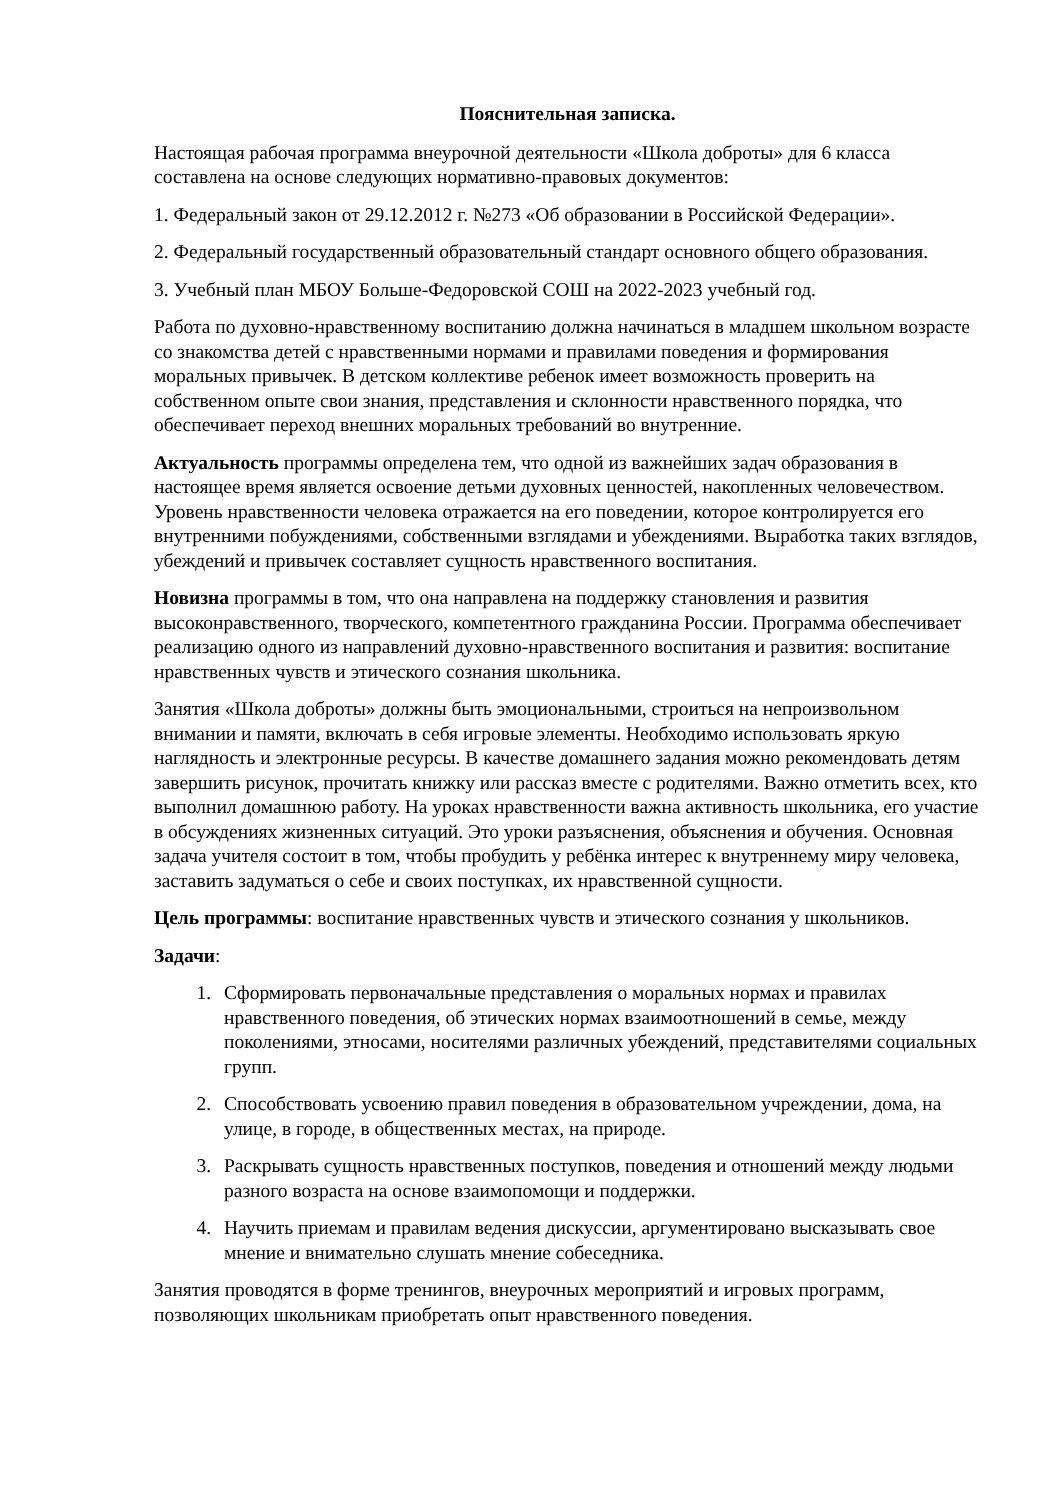Пояснительная записка.
Настоящая рабочая программа внеурочной деятельности «Школа доброты» для 6 класса составлена на основе следующих нормативно-правовых документов:
1. Федеральный закон от 29.12.2012 г. №273 «Об образовании в Российской Федерации».
2. Федеральный государственный образовательный стандарт основного общего образования.
3. Учебный план МБОУ Больше-Федоровской СОШ на 2022-2023 учебный год.
Работа по духовно-нравственному воспитанию должна начинаться в младшем школьном возрасте со знакомства детей с нравственными нормами и правилами поведения и формирования моральных привычек. В детском коллективе ребенок имеет возможность проверить на собственном опыте свои знания, представления и склонности нравственного порядка, что обеспечивает переход внешних моральных требований во внутренние.
Актуальность программы определена тем, что одной из важнейших задач образования в настоящее время является освоение детьми духовных ценностей, накопленных человечеством. Уровень нравственности человека отражается на его поведении, которое контролируется его внутренними побуждениями, собственными взглядами и убеждениями. Выработка таких взглядов, убеждений и привычек составляет сущность нравственного воспитания.
Новизна программы в том, что она направлена на поддержку становления и развития высоконравственного, творческого, компетентного гражданина России. Программа обеспечивает реализацию одного из направлений духовно-нравственного воспитания и развития: воспитание нравственных чувств и этического сознания школьника.
Занятия «Школа доброты» должны быть эмоциональными, строиться на непроизвольном внимании и памяти, включать в себя игровые элементы. Необходимо использовать яркую наглядность и электронные ресурсы. В качестве домашнего задания можно рекомендовать детям завершить рисунок, прочитать книжку или рассказ вместе с родителями. Важно отметить всех, кто выполнил домашнюю работу. На уроках нравственности важна активность школьника, его участие в обсуждениях жизненных ситуаций. Это уроки разъяснения, объяснения и обучения. Основная задача учителя состоит в том, чтобы пробудить у ребёнка интерес к внутреннему миру человека, заставить задуматься о себе и своих поступках, их нравственной сущности.
Цель программы: воспитание нравственных чувств и этического сознания у школьников.
Задачи:
1. Сформировать первоначальные представления о моральных нормах и правилах нравственного поведения, об этических нормах взаимоотношений в семье, между поколениями, этносами, носителями различных убеждений, представителями социальных групп.
2. Способствовать усвоению правил поведения в образовательном учреждении, дома, на улице, в городе, в общественных местах, на природе.
3. Раскрывать сущность нравственных поступков, поведения и отношений между людьми разного возраста на основе взаимопомощи и поддержки.
4. Научить приемам и правилам ведения дискуссии, аргументировано высказывать свое мнение и внимательно слушать мнение собеседника.
Занятия проводятся в форме тренингов, внеурочных мероприятий и игровых программ, позволяющих школьникам приобретать опыт нравственного поведения.